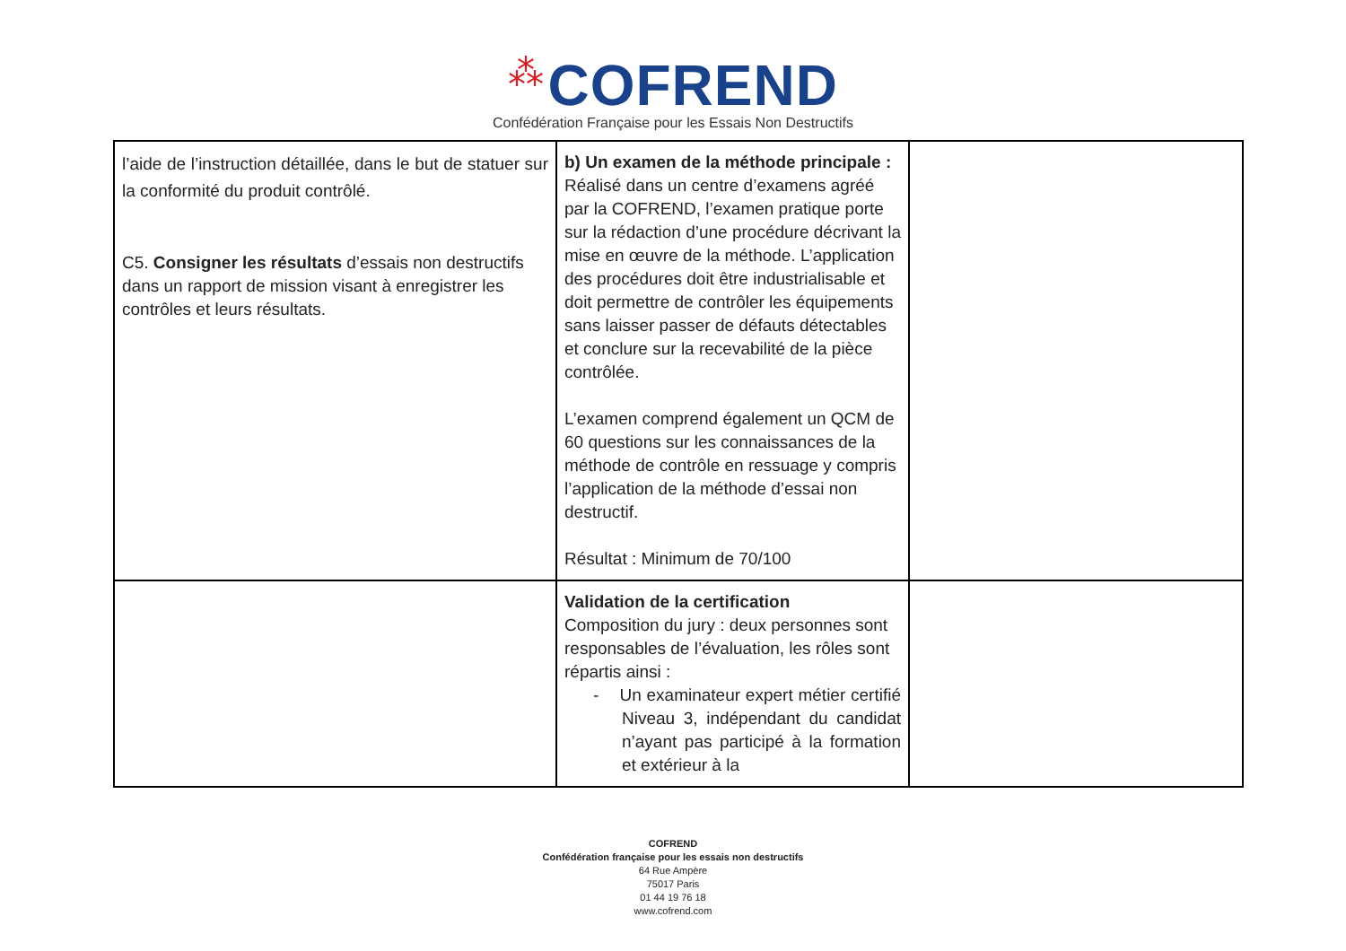⁂ COFREND
Confédération Française pour les Essais Non Destructifs
| l’aide de l’instruction détaillée, dans le but de statuer sur la conformité du produit contrôlé. C5. Consigner les résultats d’essais non destructifs dans un rapport de mission visant à enregistrer les contrôles et leurs résultats. | b) Un examen de la méthode principale : Réalisé dans un centre d’examens agréé par la COFREND, l’examen pratique porte sur la rédaction d’une procédure décrivant la mise en œuvre de la méthode. L’application des procédures doit être industrialisable et doit permettre de contrôler les équipements sans laisser passer de défauts détectables et conclure sur la recevabilité de la pièce contrôlée. L’examen comprend également un QCM de 60 questions sur les connaissances de la méthode de contrôle en ressuage y compris l’application de la méthode d’essai non destructif. Résultat : Minimum de 70/100 | |
| | Validation de la certification Composition du jury : deux personnes sont responsables de l’évaluation, les rôles sont répartis ainsi : - Un examinateur expert métier certifié Niveau 3, indépendant du candidat n’ayant pas participé à la formation et extérieur à la | |
COFREND
Confédération française pour les essais non destructifs
64 Rue Ampère
75017 Paris
01 44 19 76 18
www.cofrend.com